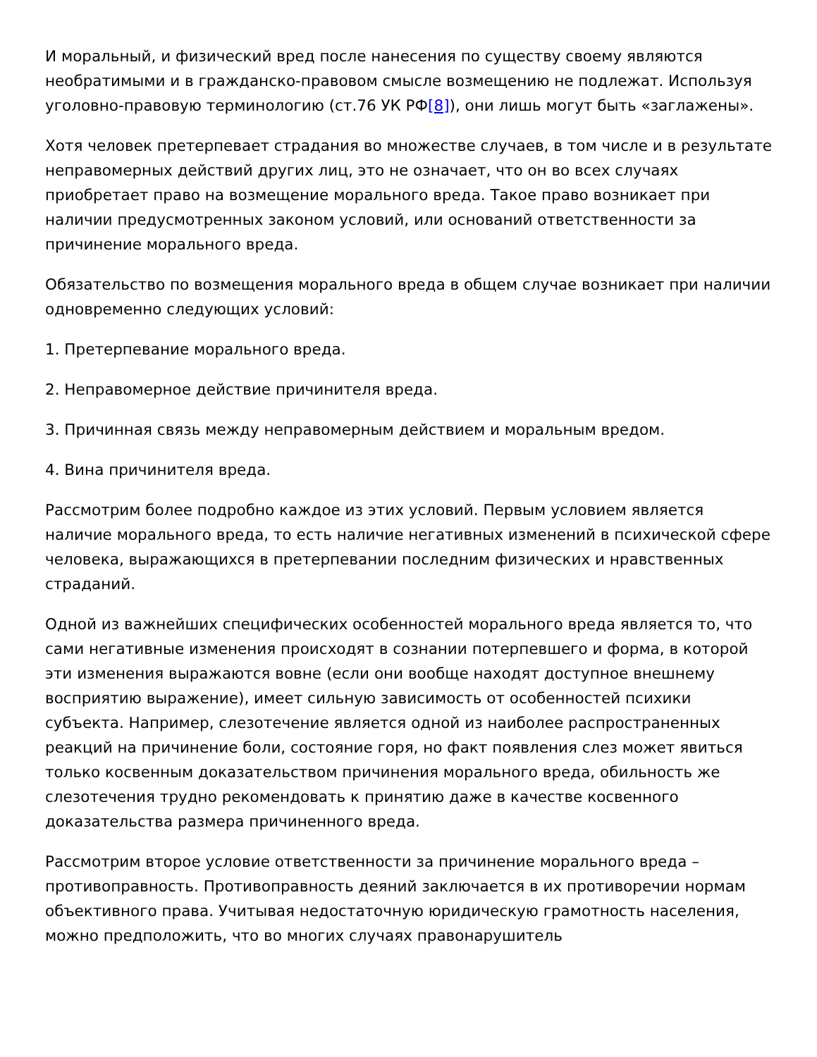И моральный, и физический вред после нанесения по существу своему являются необратимыми и в гражданско-правовом смысле возмещению не подлежат. Используя уголовно-правовую терминологию (ст.76 УК РФ[8]), они лишь могут быть «заглажены».
Хотя человек претерпевает страдания во множестве случаев, в том числе и в результате неправомерных действий других лиц, это не означает, что он во всех случаях приобретает право на возмещение морального вреда. Такое право возникает при наличии предусмотренных законом условий, или оснований ответственности за причинение морального вреда.
Обязательство по возмещения морального вреда в общем случае возникает при наличии одновременно следующих условий:
1. Претерпевание морального вреда.
2. Неправомерное действие причинителя вреда.
3. Причинная связь между неправомерным действием и моральным вредом.
4. Вина причинителя вреда.
Рассмотрим более подробно каждое из этих условий. Первым условием является наличие морального вреда, то есть наличие негативных изменений в психической сфере человека, выражающихся в претерпевании последним физических и нравственных страданий.
Одной из важнейших специфических особенностей морального вреда является то, что сами негативные изменения происходят в сознании потерпевшего и форма, в которой эти изменения выражаются вовне (если они вообще находят доступное внешнему восприятию выражение), имеет сильную зависимость от особенностей психики субъекта. Например, слезотечение является одной из наиболее распространенных реакций на причинение боли, состояние горя, но факт появления слез может явиться только косвенным доказательством причинения морального вреда, обильность же слезотечения трудно рекомендовать к принятию даже в качестве косвенного доказательства размера причиненного вреда.
Рассмотрим второе условие ответственности за причинение морального вреда – противоправность. Противоправность деяний заключается в их противоречии нормам объективного права. Учитывая недостаточную юридическую грамотность населения, можно предположить, что во многих случаях правонарушитель